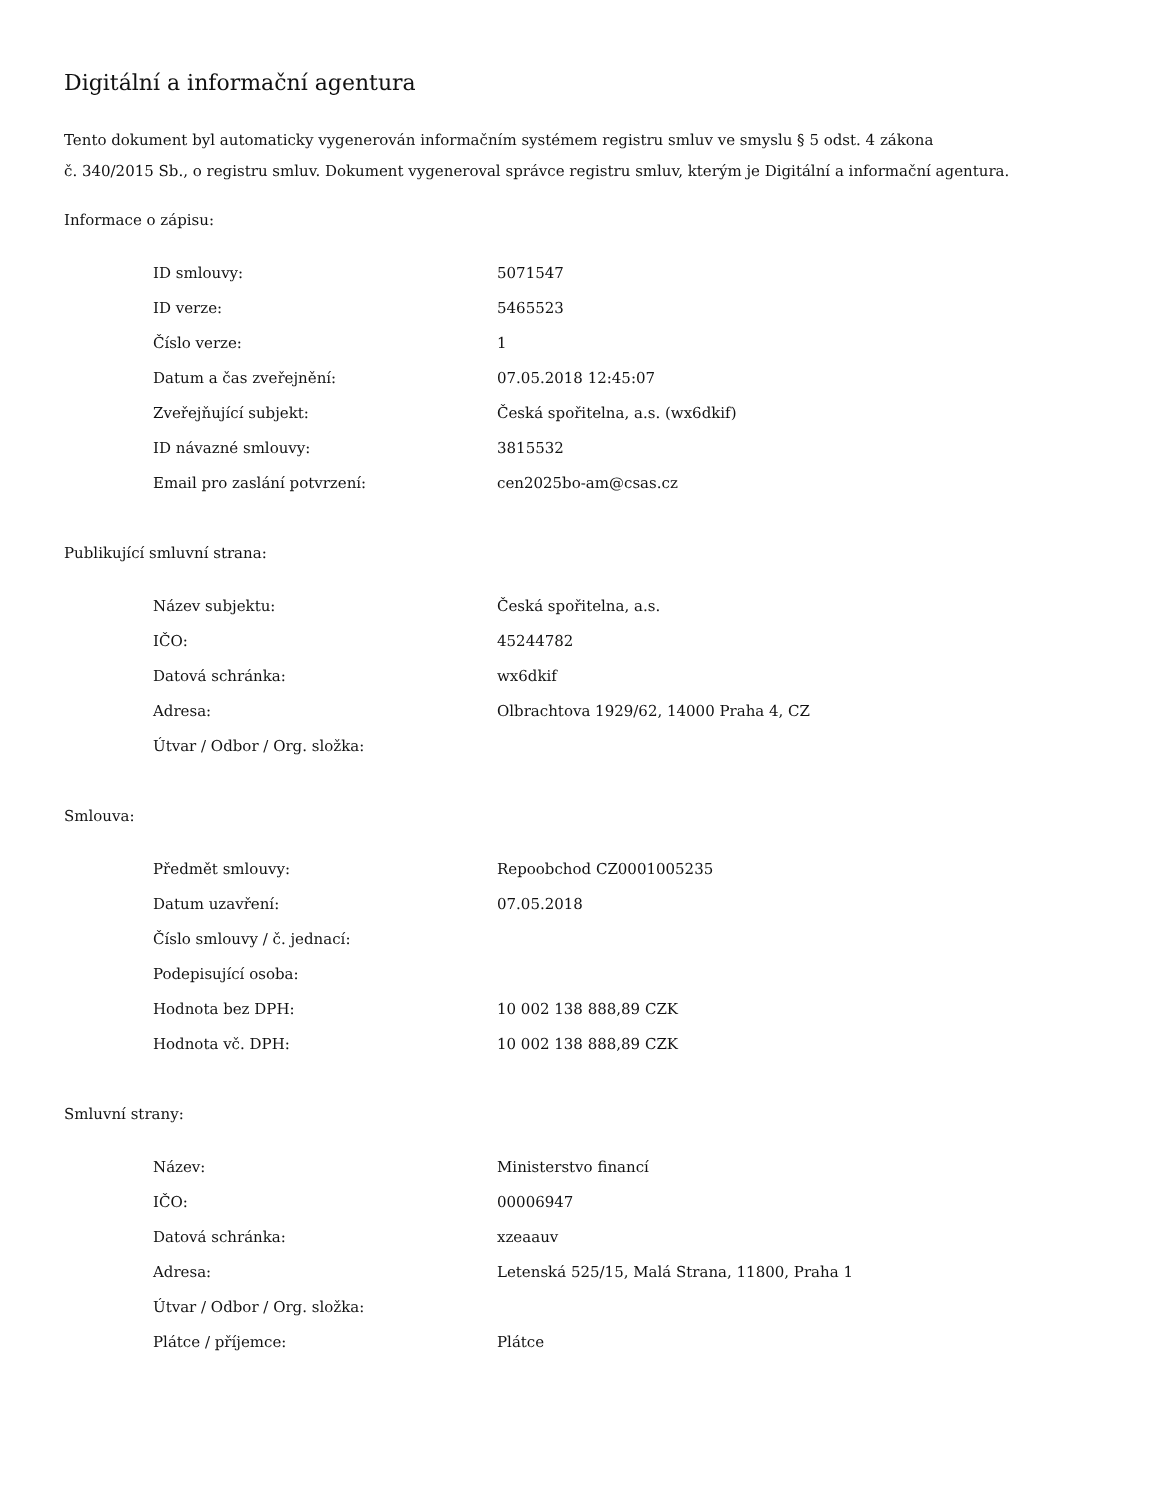Digitální a informační agentura
Tento dokument byl automaticky vygenerován informačním systémem registru smluv ve smyslu § 5 odst. 4 zákona
č. 340/2015 Sb., o registru smluv. Dokument vygeneroval správce registru smluv, kterým je Digitální a informační agentura.
Informace o zápisu:
| ID smlouvy: | 5071547 |
| ID verze: | 5465523 |
| Číslo verze: | 1 |
| Datum a čas zveřejnění: | 07.05.2018 12:45:07 |
| Zveřejňující subjekt: | Česká spořitelna, a.s. (wx6dkif) |
| ID návazné smlouvy: | 3815532 |
| Email pro zaslání potvrzení: | cen2025bo-am@csas.cz |
Publikující smluvní strana:
| Název subjektu: | Česká spořitelna, a.s. |
| IČO: | 45244782 |
| Datová schránka: | wx6dkif |
| Adresa: | Olbrachtova 1929/62, 14000 Praha 4, CZ |
| Útvar / Odbor / Org. složka: | |
Smlouva:
| Předmět smlouvy: | Repoobchod CZ0001005235 |
| Datum uzavření: | 07.05.2018 |
| Číslo smlouvy / č. jednací: | |
| Podepisující osoba: | |
| Hodnota bez DPH: | 10 002 138 888,89 CZK |
| Hodnota vč. DPH: | 10 002 138 888,89 CZK |
Smluvní strany:
| Název: | Ministerstvo financí |
| IČO: | 00006947 |
| Datová schránka: | xzeaauv |
| Adresa: | Letenská 525/15, Malá Strana, 11800, Praha 1 |
| Útvar / Odbor / Org. složka: | |
| Plátce / příjemce: | Plátce |